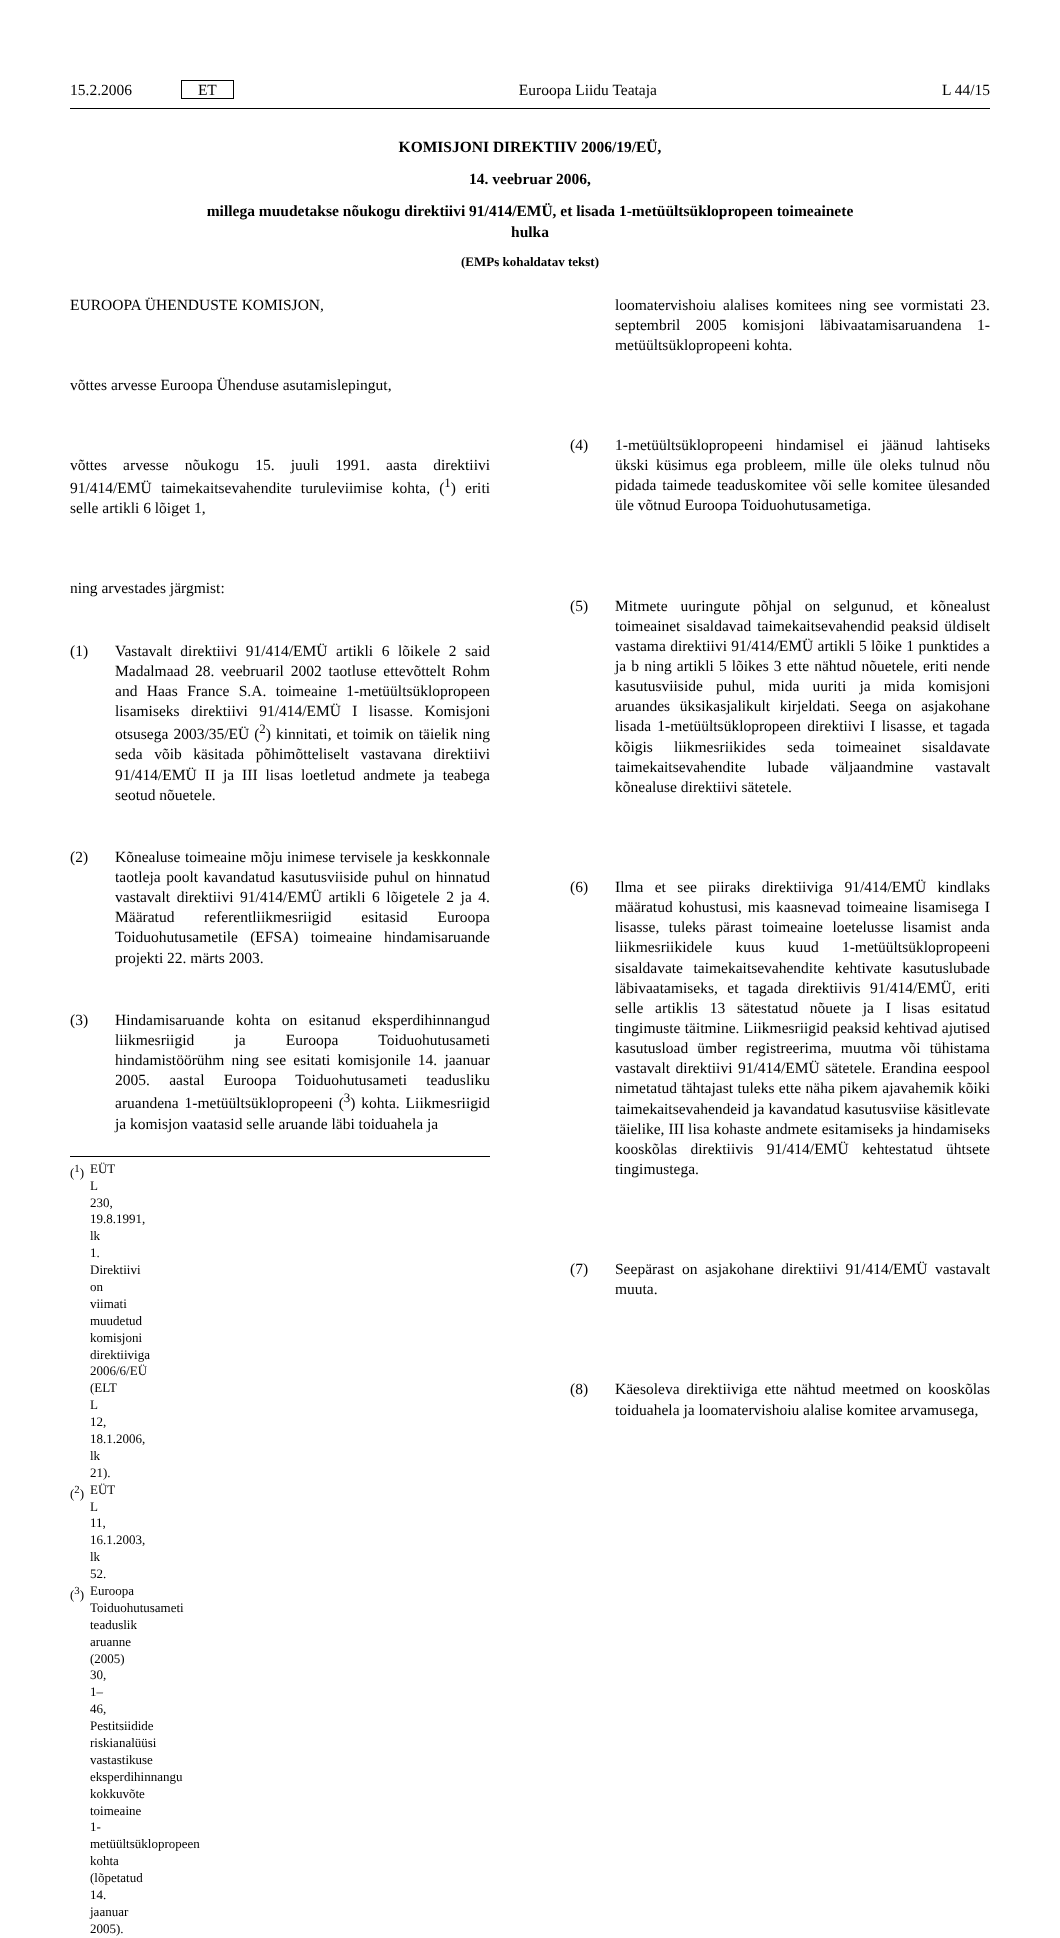15.2.2006 ET Euroopa Liidu Teataja L 44/15
KOMISJONI DIREKTIIV 2006/19/EÜ,
14. veebruar 2006,
millega muudetakse nõukogu direktiivi 91/414/EMÜ, et lisada 1-metüültsüklopropeen toimeainete
hulka
(EMPs kohaldatav tekst)
EUROOPA ÜHENDUSTE KOMISJON,
võttes arvesse Euroopa Ühenduse asutamislepingut,
võttes arvesse nõukogu 15. juuli 1991. aasta direktiivi 91/414/EMÜ taimekaitsevahendite turuleviimise kohta, (<sup>1</sup>) eriti selle artikli 6 lõiget 1,
ning arvestades järgmist:
(1) Vastavalt direktiivi 91/414/EMÜ artikli 6 lõikele 2 said Madalmaad 28. veebruaril 2002 taotluse ettevõttelt Rohm and Haas France S.A. toimeaine 1-metüültsüklopropeen lisamiseks direktiivi 91/414/EMÜ I lisasse. Komisjoni otsusega 2003/35/EÜ (<sup>2</sup>) kinnitati, et toimik on täielik ning seda võib käsitada põhimõtteliselt vastavana direktiivi 91/414/EMÜ II ja III lisas loetletud andmete ja teabega seotud nõuetele.
(2) Kõnealuse toimeaine mõju inimese tervisele ja keskkonnale taotleja poolt kavandatud kasutusviiside puhul on hinnatud vastavalt direktiivi 91/414/EMÜ artikli 6 lõigetele 2 ja 4. Määratud referentliikmesriigid esitasid Euroopa Toiduohutusametile (EFSA) toimeaine hindamisaruande projekti 22. märts 2003.
(3) Hindamisaruande kohta on esitanud eksperdihinnangud liikmesriigid ja Euroopa Toiduohutusameti hindamistöörühm ning see esitati komisjonile 14. jaanuar 2005. aastal Euroopa Toiduohutusameti teadusliku aruandena 1-metüültsüklopropeeni (<sup>3</sup>) kohta. Liikmesriigid ja komisjon vaatasid selle aruande läbi toiduahela ja
(<sup>1</sup>) EÜT L 230, 19.8.1991, lk 1. Direktiivi on viimati muudetud komisjoni direktiiviga 2006/6/EÜ (ELT L 12, 18.1.2006, lk 21).
(<sup>2</sup>) EÜT L 11, 16.1.2003, lk 52.
(<sup>3</sup>) Euroopa Toiduohutusameti teaduslik aruanne (2005) 30, 1–46, Pestitsiidide riskianalüüsi vastastikuse eksperdihinnangu kokkuvõte toimeaine 1-metüültsüklopropeen kohta (lõpetatud 14. jaanuar 2005).
loomatervishoiu alalises komitees ning see vormistati 23. septembril 2005 komisjoni läbivaatamisaruandena 1-metüültsüklopropeeni kohta.
(4) 1-metüültsüklopropeeni hindamisel ei jäänud lahtiseks ükski küsimus ega probleem, mille üle oleks tulnud nõu pidada taimede teaduskomitee või selle komitee ülesanded üle võtnud Euroopa Toiduohutusametiga.
(5) Mitmete uuringute põhjal on selgunud, et kõnealust toimeainet sisaldavad taimekaitsevahendid peaksid üldiselt vastama direktiivi 91/414/EMÜ artikli 5 lõike 1 punktides a ja b ning artikli 5 lõikes 3 ette nähtud nõuetele, eriti nende kasutusviiside puhul, mida uuriti ja mida komisjoni aruandes üksikasjalikult kirjeldati. Seega on asjakohane lisada 1-metüültsüklopropeen direktiivi I lisasse, et tagada kõigis liikmesriikides seda toimeainet sisaldavate taimekaitsevahendite lubade väljaandmine vastavalt kõnealuse direktiivi sätetele.
(6) Ilma et see piiraks direktiiviga 91/414/EMÜ kindlaks määratud kohustusi, mis kaasnevad toimeaine lisamisega I lisasse, tuleks pärast toimeaine loetelusse lisamist anda liikmesriikidele kuus kuud 1-metüültsüklopropeeni sisaldavate taimekaitsevahendite kehtivate kasutuslubade läbivaatamiseks, et tagada direktiivis 91/414/EMÜ, eriti selle artiklis 13 sätestatud nõuete ja I lisas esitatud tingimuste täitmine. Liikmesriigid peaksid kehtivad ajutised kasutusload ümber registreerima, muutma või tühistama vastavalt direktiivi 91/414/EMÜ sätetele. Erandina eespool nimetatud tähtajast tuleks ette näha pikem ajavahemik kõiki taimekaitsevahendeid ja kavandatud kasutusviise käsitlevate täielike, III lisa kohaste andmete esitamiseks ja hindamiseks kooskõlas direktiivis 91/414/EMÜ kehtestatud ühtsete tingimustega.
(7) Seepärast on asjakohane direktiivi 91/414/EMÜ vastavalt muuta.
(8) Käesoleva direktiiviga ette nähtud meetmed on kooskõlas toiduahela ja loomatervishoiu alalise komitee arvamusega,